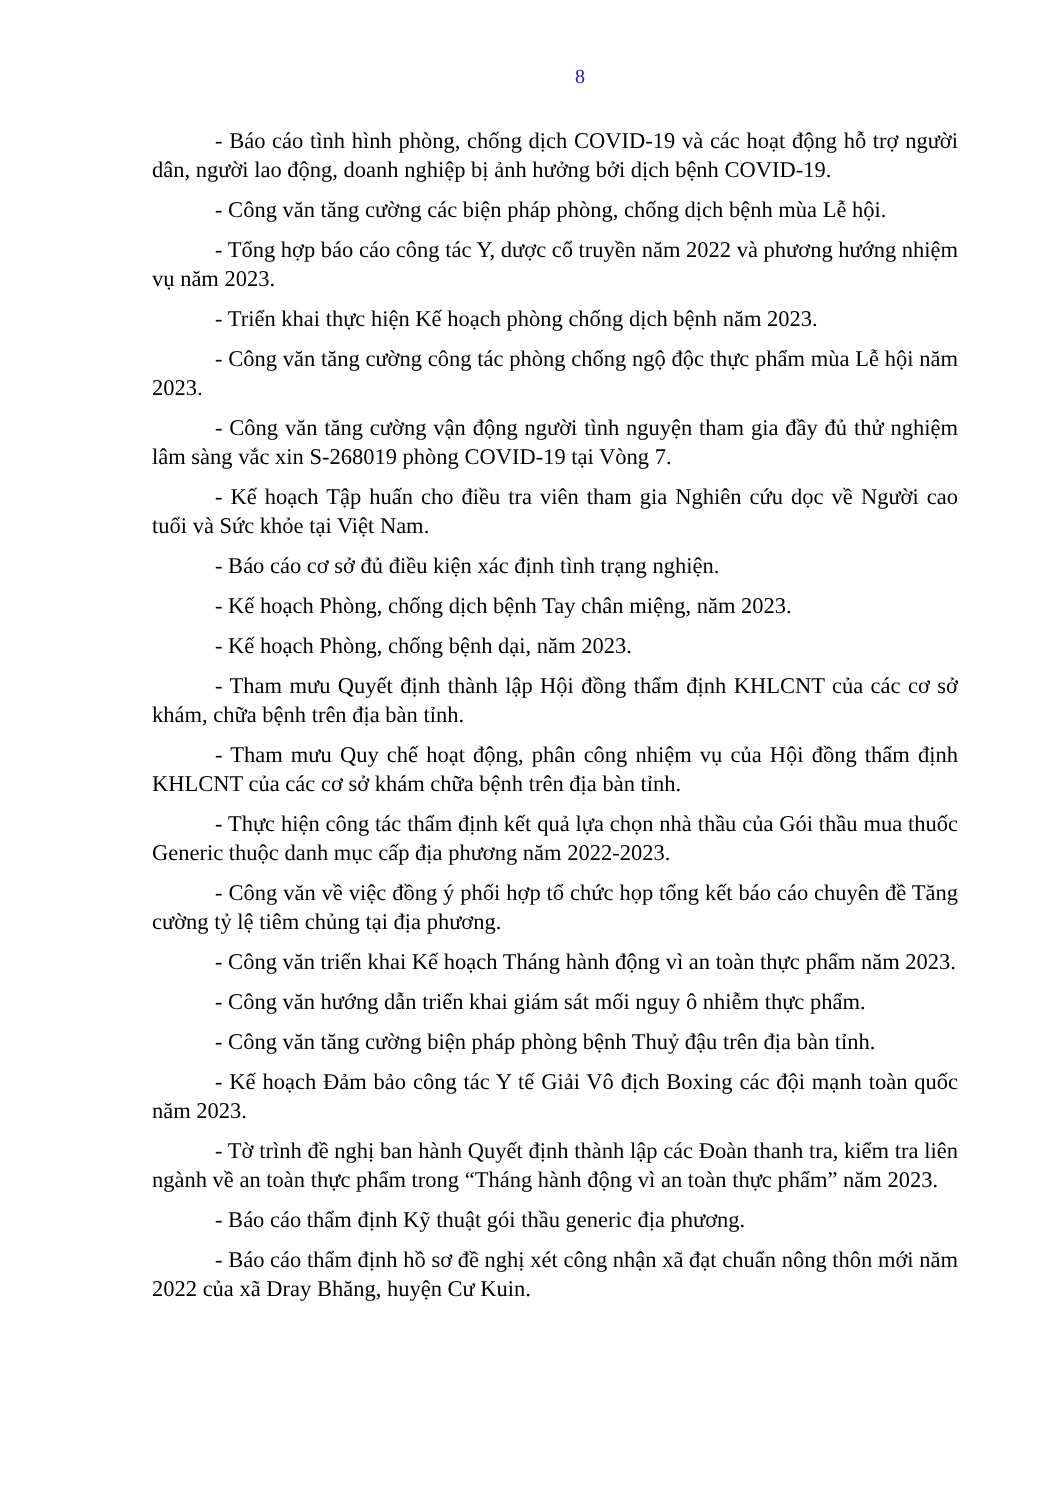8
- Báo cáo tình hình phòng, chống dịch COVID-19 và các hoạt động hỗ trợ người dân, người lao động, doanh nghiệp bị ảnh hưởng bởi dịch bệnh COVID-19.
- Công văn tăng cường các biện pháp phòng, chống dịch bệnh mùa Lễ hội.
- Tổng hợp báo cáo công tác Y, dược cổ truyền năm 2022 và phương hướng nhiệm vụ năm 2023.
- Triển khai thực hiện Kế hoạch phòng chống dịch bệnh năm 2023.
- Công văn tăng cường công tác phòng chống ngộ độc thực phẩm mùa Lễ hội năm 2023.
- Công văn tăng cường vận động người tình nguyện tham gia đầy đủ thử nghiệm lâm sàng vắc xin S-268019 phòng COVID-19 tại Vòng 7.
- Kế hoạch Tập huấn cho điều tra viên tham gia Nghiên cứu dọc về Người cao tuổi và Sức khỏe tại Việt Nam.
- Báo cáo cơ sở đủ điều kiện xác định tình trạng nghiện.
- Kế hoạch Phòng, chống dịch bệnh Tay chân miệng, năm 2023.
- Kế hoạch Phòng, chống bệnh dại, năm 2023.
- Tham mưu Quyết định thành lập Hội đồng thẩm định KHLCNT của các cơ sở khám, chữa bệnh trên địa bàn tỉnh.
- Tham mưu Quy chế hoạt động, phân công nhiệm vụ của Hội đồng thẩm định KHLCNT của các cơ sở khám chữa bệnh trên địa bàn tỉnh.
- Thực hiện công tác thẩm định kết quả lựa chọn nhà thầu của Gói thầu mua thuốc Generic thuộc danh mục cấp địa phương năm 2022-2023.
- Công văn về việc đồng ý phối hợp tổ chức họp tổng kết báo cáo chuyên đề Tăng cường tỷ lệ tiêm chủng tại địa phương.
- Công văn triển khai Kế hoạch Tháng hành động vì an toàn thực phẩm năm 2023.
- Công văn hướng dẫn triển khai giám sát mối nguy ô nhiễm thực phẩm.
- Công văn tăng cường biện pháp phòng bệnh Thuỷ đậu trên địa bàn tỉnh.
- Kế hoạch Đảm bảo công tác Y tế Giải Vô địch Boxing các đội mạnh toàn quốc năm 2023.
- Tờ trình đề nghị ban hành Quyết định thành lập các Đoàn thanh tra, kiểm tra liên ngành về an toàn thực phẩm trong “Tháng hành động vì an toàn thực phẩm” năm 2023.
- Báo cáo thẩm định Kỹ thuật gói thầu generic địa phương.
- Báo cáo thẩm định hồ sơ đề nghị xét công nhận xã đạt chuẩn nông thôn mới năm 2022 của xã Dray Bhăng, huyện Cư Kuin.